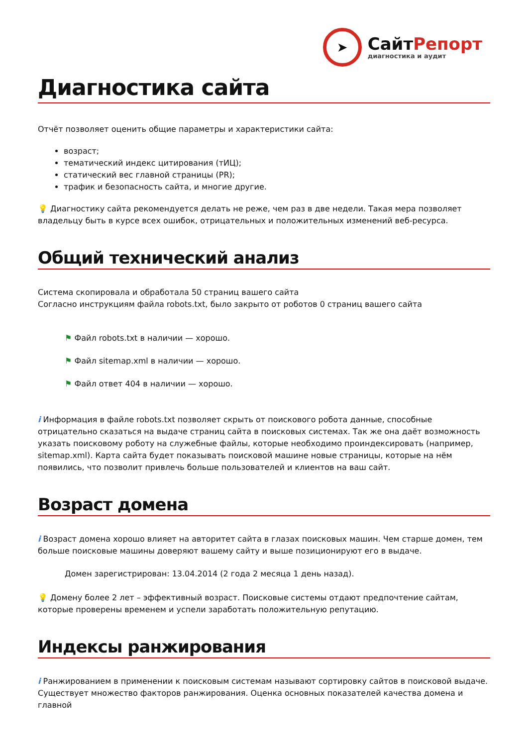➤
СайтРепорт
диагностика и аудит
Диагностика сайта
Отчёт позволяет оценить общие параметры и характеристики сайта:
возраст;
тематический индекс цитирования (тИЦ);
статический вес главной страницы (PR);
трафик и безопасность сайта, и многие другие.
💡 Диагностику сайта рекомендуется делать не реже, чем раз в две недели. Такая мера позволяет владельцу быть в курсе всех ошибок, отрицательных и положительных изменений веб-ресурса.
Общий технический анализ
Система скопировала и обработала 50 страниц вашего сайта
Согласно инструкциям файла robots.txt, было закрыто от роботов 0 страниц вашего сайта
⚑ Файл robots.txt в наличии — хорошо.
⚑ Файл sitemap.xml в наличии — хорошо.
⚑ Файл ответ 404 в наличии — хорошо.
i Информация в файле robots.txt позволяет скрыть от поискового робота данные, способные отрицательно сказаться на выдаче страниц сайта в поисковых системах. Так же она даёт возможность указать поисковому роботу на служебные файлы, которые необходимо проиндексировать (например, sitemap.xml). Карта сайта будет показывать поисковой машине новые страницы, которые на нём появились, что позволит привлечь больше пользователей и клиентов на ваш сайт.
Возраст домена
i Возраст домена хорошо влияет на авторитет сайта в глазах поисковых машин. Чем старше домен, тем больше поисковые машины доверяют вашему сайту и выше позиционируют его в выдаче.
Домен зарегистрирован: 13.04.2014 (2 года 2 месяца 1 день назад).
💡 Домену более 2 лет – эффективный возраст. Поисковые системы отдают предпочтение сайтам, которые проверены временем и успели заработать положительную репутацию.
Индексы ранжирования
i Ранжированием в применении к поисковым системам называют сортировку сайтов в поисковой выдаче. Существует множество факторов ранжирования. Оценка основных показателей качества домена и главной